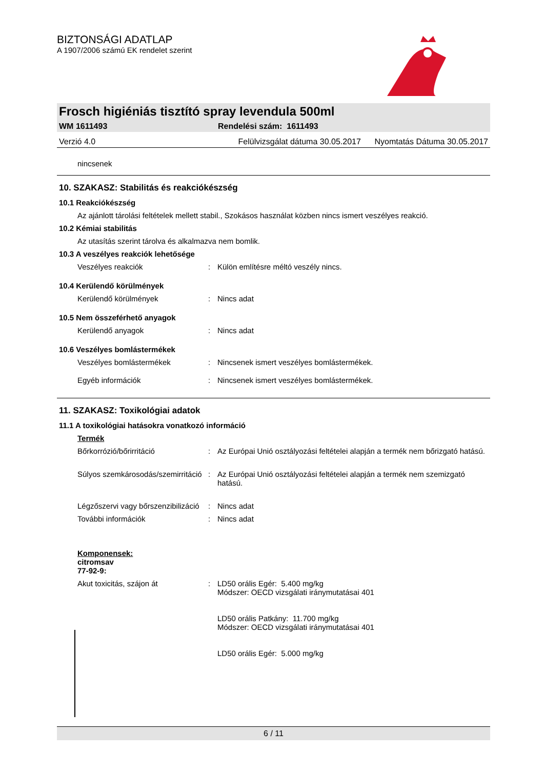BIZTONSÁGI ADATLAP
A 1907/2006 számú EK rendelet szerint
Frosch higiéniás tisztító spray levendula 500ml
WM 1611493 Rendelési szám: 1611493
Verzió 4.0 Felülvizsgálat dátuma 30.05.2017 Nyomtatás Dátuma 30.05.2017
nincsenek
10. SZAKASZ: Stabilitás és reakciókészség
10.1 Reakciókészség
Az ajánlott tárolási feltételek mellett stabil., Szokásos használat közben nincs ismert veszélyes reakció.
10.2 Kémiai stabilitás
Az utasítás szerint tárolva és alkalmazva nem bomlik.
10.3 A veszélyes reakciók lehetősége
Veszélyes reakciók: Külön említésre méltó veszély nincs.
10.4 Kerülendő körülmények
Kerülendő körülmények: Nincs adat
10.5 Nem összeférhető anyagok
Kerülendő anyagok: Nincs adat
10.6 Veszélyes bomlástermékek
Veszélyes bomlástermékek: Nincsenek ismert veszélyes bomlástermékek.
Egyéb információk: Nincsenek ismert veszélyes bomlástermékek.
11. SZAKASZ: Toxikológiai adatok
11.1 A toxikológiai hatásokra vonatkozó információ
Termék
Bőrkorrózió/bőrirritáció: Az Európai Unió osztályozási feltételei alapján a termék nem bőrizgató hatású.
Súlyos szemkárosodás/szemirritáció: Az Európai Unió osztályozási feltételei alapján a termék nem szemizgató hatású.
Légzőszervi vagy bőrszenzibilizáció: Nincs adat
További információk: Nincs adat
Komponensek:
citromsav
77-92-9:
Akut toxicitás, szájon át: LD50 orális Egér: 5.400 mg/kg
Módszer: OECD vizsgálati iránymutatásai 401
LD50 orális Patkány: 11.700 mg/kg
Módszer: OECD vizsgálati iránymutatásai 401
LD50 orális Egér: 5.000 mg/kg
6 / 11